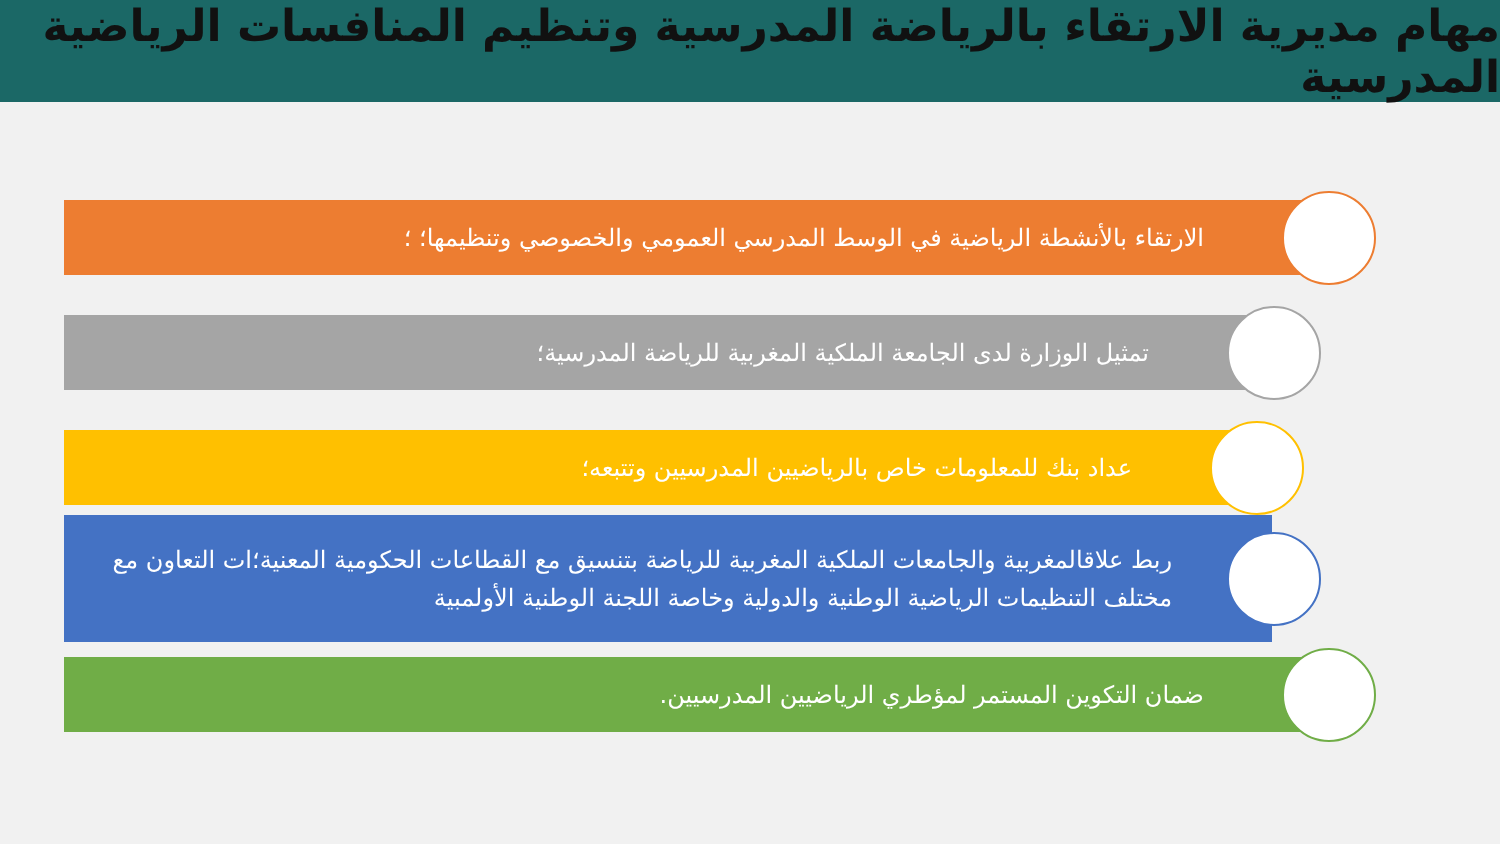مهام مديرية الارتقاء بالرياضة المدرسية وتنظيم المنافسات الرياضية المدرسية
الارتقاء بالأنشطة الرياضية في الوسط المدرسي العمومي والخصوصي وتنظيمها؛ ؛ تمثيل الوزارة لدى الجامعة الملكية المغربية للرياضة المدرسية؛ عداد بنك للمعلومات خاص بالرياضيين المدرسيين وتتبعه؛
ربط علاقالمغربية والجامعات الملكية المغربية للرياضة بتنسيق مع القطاعات الحكومية المعنية؛ات التعاون مع مختلف التنظيمات الرياضية الوطنية والدولية وخاصة اللجنة الوطنية الأولمبية
ضمان التكوين المستمر لمؤطري الرياضيين المدرسيين.